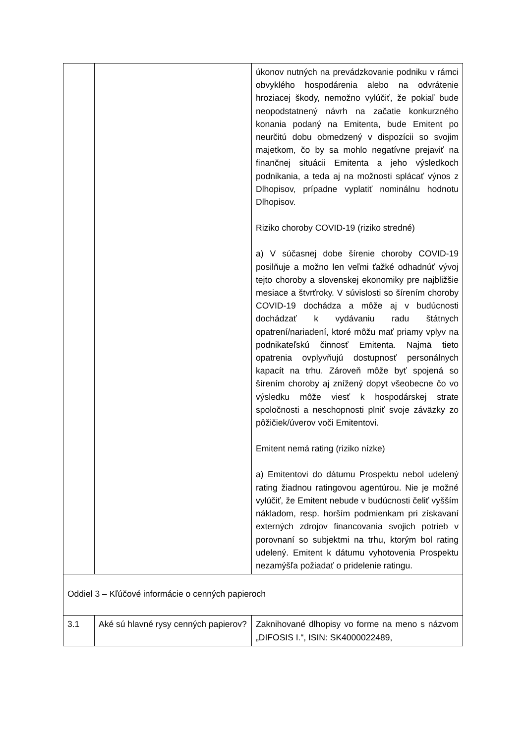| | | úkonov nutných na prevádzkovanie podniku v rámci obvyklého hospodárenia alebo na odvrátenie hroziacej škody, nemožno vylúčiť, že pokiaľ bude neopodstatnený návrh na začatie konkurzného konania podaný na Emitenta, bude Emitent po neurčitú dobu obmedzený v dispozícii so svojim majetkom, čo by sa mohlo negatívne prejaviť na finančnej situácii Emitenta a jeho výsledkoch podnikania, a teda aj na možnosti splácať výnos z Dlhopisov, prípadne vyplatiť nominálnu hodnotu Dlhopisov. Riziko choroby COVID-19 (riziko stredné) a) V súčasnej dobe šírenie choroby COVID-19 posilňuje a možno len veľmi ťažké odhadnúť vývoj tejto choroby a slovenskej ekonomiky pre najbližšie mesiace a štvrťroky. V súvislosti so šírením choroby COVID-19 dochádza a môže aj v budúcnosti dochádzať k vydávaniu radu štátnych opatrení/nariadení, ktoré môžu mať priamy vplyv na podnikateľskú činnosť Emitenta. Najmä tieto opatrenia ovplyvňujú dostupnosť personálnych kapacít na trhu. Zároveň môže byť spojená so šírením choroby aj znížený dopyt všeobecne čo vo výsledku môže viesť k hospodárskej strate spoločnosti a neschopnosti plniť svoje záväzky zo pôžičiek/úverov voči Emitentovi. Emitent nemá rating (riziko nízke) a) Emitentovi do dátumu Prospektu nebol udelený rating žiadnou ratingovou agentúrou. Nie je možné vylúčiť, že Emitent nebude v budúcnosti čeliť vyšším nákladom, resp. horším podmienkam pri získavaní externých zdrojov financovania svojich potrieb v porovnaní so subjektmi na trhu, ktorým bol rating udelený. Emitent k dátumu vyhotovenia Prospektu nezamýšľa požiadať o pridelenie ratingu. |
| Oddiel 3 – Kľúčové informácie o cenných papieroch | | |
| 3.1 | Aké sú hlavné rysy cenných papierov? | Zaknihované dlhopisy vo forme na meno s názvom „DIFOSIS I.“, ISIN: SK4000022489, |